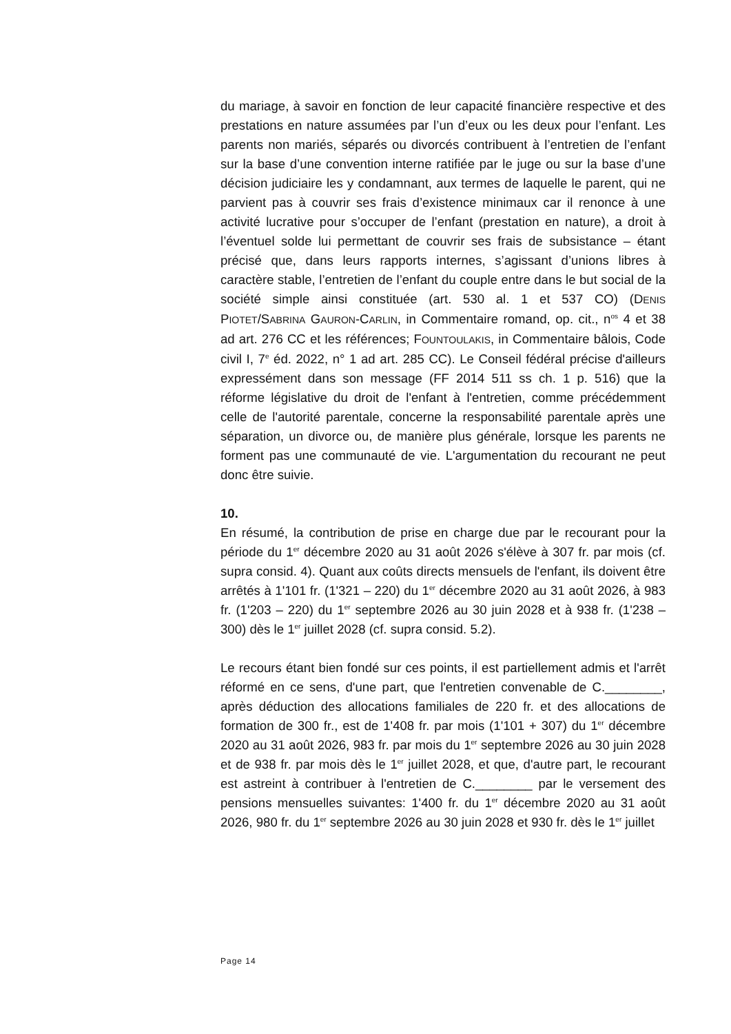du mariage, à savoir en fonction de leur capacité financière respective et des prestations en nature assumées par l’un d’eux ou les deux pour l’enfant. Les parents non mariés, séparés ou divorcés contribuent à l’entretien de l’enfant sur la base d’une convention interne ratifiée par le juge ou sur la base d’une décision judiciaire les y condamnant, aux termes de laquelle le parent, qui ne parvient pas à couvrir ses frais d’existence minimaux car il renonce à une activité lucrative pour s’occuper de l’enfant (prestation en nature), a droit à l’éventuel solde lui permettant de couvrir ses frais de subsistance – étant précisé que, dans leurs rapports internes, s’agissant d’unions libres à caractère stable, l’entretien de l’enfant du couple entre dans le but social de la société simple ainsi constituée (art. 530 al. 1 et 537 CO) (DENIS PIOTET/SABRINA GAURON-CARLIN, in Commentaire romand, op. cit., n<sup>os</sup> 4 et 38 ad art. 276 CC et les références; FOUNTOULAKIS, in Commentaire bâlois, Code civil I, 7<sup>e</sup> éd. 2022, n° 1 ad art. 285 CC). Le Conseil fédéral précise d'ailleurs expressément dans son message (FF 2014 511 ss ch. 1 p. 516) que la réforme législative du droit de l'enfant à l'entretien, comme précédemment celle de l'autorité parentale, concerne la responsabilité parentale après une séparation, un divorce ou, de manière plus générale, lorsque les parents ne forment pas une communauté de vie. L'argumentation du recourant ne peut donc être suivie.
10.
En résumé, la contribution de prise en charge due par le recourant pour la période du 1<sup>er</sup> décembre 2020 au 31 août 2026 s'élève à 307 fr. par mois (cf. supra consid. 4). Quant aux coûts directs mensuels de l'enfant, ils doivent être arrêtés à 1'101 fr. (1'321 – 220) du 1<sup>er</sup> décembre 2020 au 31 août 2026, à 983 fr. (1'203 – 220) du 1<sup>er</sup> septembre 2026 au 30 juin 2028 et à 938 fr. (1'238 – 300) dès le 1<sup>er</sup> juillet 2028 (cf. supra consid. 5.2).
Le recours étant bien fondé sur ces points, il est partiellement admis et l'arrêt réformé en ce sens, d'une part, que l'entretien convenable de C.________, après déduction des allocations familiales de 220 fr. et des allocations de formation de 300 fr., est de 1'408 fr. par mois (1'101 + 307) du 1<sup>er</sup> décembre 2020 au 31 août 2026, 983 fr. par mois du 1<sup>er</sup> septembre 2026 au 30 juin 2028 et de 938 fr. par mois dès le 1<sup>er</sup> juillet 2028, et que, d'autre part, le recourant est astreint à contribuer à l'entretien de C.________ par le versement des pensions mensuelles suivantes: 1'400 fr. du 1<sup>er</sup> décembre 2020 au 31 août 2026, 980 fr. du 1<sup>er</sup> septembre 2026 au 30 juin 2028 et 930 fr. dès le 1<sup>er</sup> juillet
Page 14